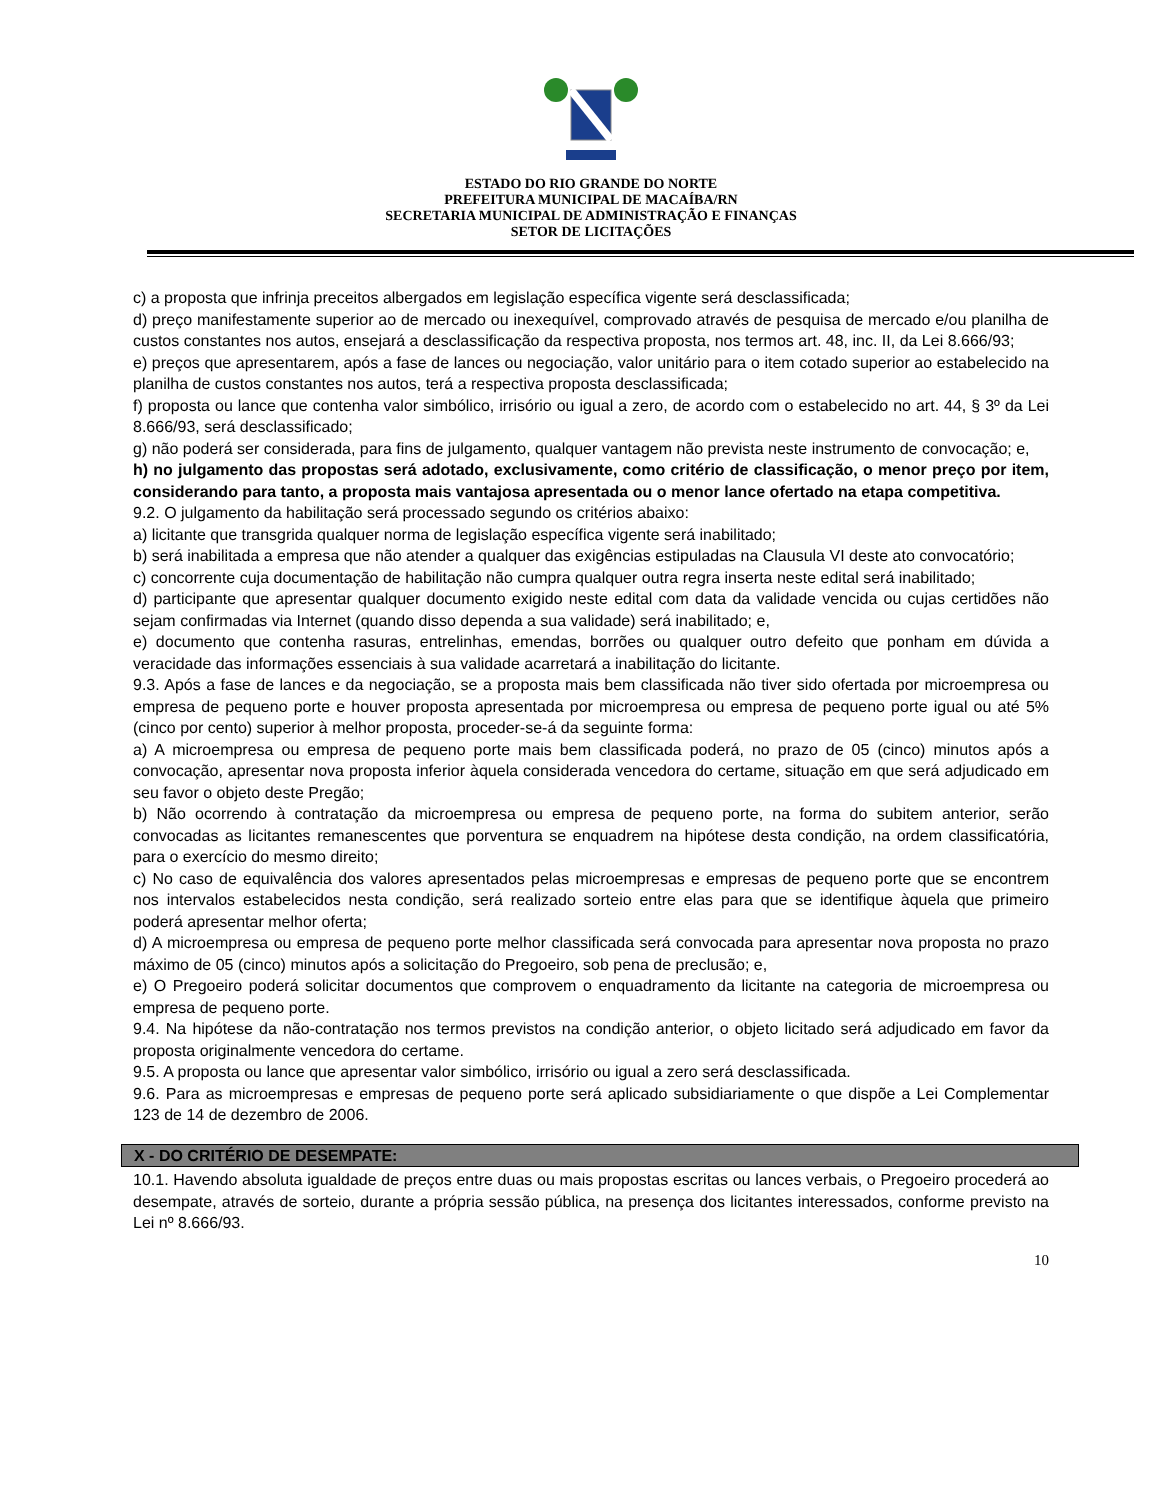ESTADO DO RIO GRANDE DO NORTE
PREFEITURA MUNICIPAL DE MACAÍBA/RN
SECRETARIA MUNICIPAL DE ADMINISTRAÇÃO E FINANÇAS
SETOR DE LICITAÇÕES
c) a proposta que infrinja preceitos albergados em legislação específica vigente será desclassificada;
d) preço manifestamente superior ao de mercado ou inexequível, comprovado através de pesquisa de mercado e/ou planilha de custos constantes nos autos, ensejará a desclassificação da respectiva proposta, nos termos art. 48, inc. II, da Lei 8.666/93;
e) preços que apresentarem, após a fase de lances ou negociação, valor unitário para o item cotado superior ao estabelecido na planilha de custos constantes nos autos, terá a respectiva proposta desclassificada;
f) proposta ou lance que contenha valor simbólico, irrisório ou igual a zero, de acordo com o estabelecido no art. 44, § 3º da Lei 8.666/93, será desclassificado;
g) não poderá ser considerada, para fins de julgamento, qualquer vantagem não prevista neste instrumento de convocação; e,
h) no julgamento das propostas será adotado, exclusivamente, como critério de classificação, o menor preço por item, considerando para tanto, a proposta mais vantajosa apresentada ou o menor lance ofertado na etapa competitiva.
9.2. O julgamento da habilitação será processado segundo os critérios abaixo:
a) licitante que transgrida qualquer norma de legislação específica vigente será inabilitado;
b) será inabilitada a empresa que não atender a qualquer das exigências estipuladas na Clausula VI deste ato convocatório;
c) concorrente cuja documentação de habilitação não cumpra qualquer outra regra inserta neste edital será inabilitado;
d) participante que apresentar qualquer documento exigido neste edital com data da validade vencida ou cujas certidões não sejam confirmadas via Internet (quando disso dependa a sua validade) será inabilitado; e,
e) documento que contenha rasuras, entrelinhas, emendas, borrões ou qualquer outro defeito que ponham em dúvida a veracidade das informações essenciais à sua validade acarretará a inabilitação do licitante.
9.3. Após a fase de lances e da negociação, se a proposta mais bem classificada não tiver sido ofertada por microempresa ou empresa de pequeno porte e houver proposta apresentada por microempresa ou empresa de pequeno porte igual ou até 5% (cinco por cento) superior à melhor proposta, proceder-se-á da seguinte forma:
a) A microempresa ou empresa de pequeno porte mais bem classificada poderá, no prazo de 05 (cinco) minutos após a convocação, apresentar nova proposta inferior àquela considerada vencedora do certame, situação em que será adjudicado em seu favor o objeto deste Pregão;
b) Não ocorrendo à contratação da microempresa ou empresa de pequeno porte, na forma do subitem anterior, serão convocadas as licitantes remanescentes que porventura se enquadrem na hipótese desta condição, na ordem classificatória, para o exercício do mesmo direito;
c) No caso de equivalência dos valores apresentados pelas microempresas e empresas de pequeno porte que se encontrem nos intervalos estabelecidos nesta condição, será realizado sorteio entre elas para que se identifique àquela que primeiro poderá apresentar melhor oferta;
d) A microempresa ou empresa de pequeno porte melhor classificada será convocada para apresentar nova proposta no prazo máximo de 05 (cinco) minutos após a solicitação do Pregoeiro, sob pena de preclusão; e,
e) O Pregoeiro poderá solicitar documentos que comprovem o enquadramento da licitante na categoria de microempresa ou empresa de pequeno porte.
9.4. Na hipótese da não-contratação nos termos previstos na condição anterior, o objeto licitado será adjudicado em favor da proposta originalmente vencedora do certame.
9.5. A proposta ou lance que apresentar valor simbólico, irrisório ou igual a zero será desclassificada.
9.6. Para as microempresas e empresas de pequeno porte será aplicado subsidiariamente o que dispõe a Lei Complementar 123 de 14 de dezembro de 2006.
X - DO CRITÉRIO DE DESEMPATE:
10.1. Havendo absoluta igualdade de preços entre duas ou mais propostas escritas ou lances verbais, o Pregoeiro procederá ao desempate, através de sorteio, durante a própria sessão pública, na presença dos licitantes interessados, conforme previsto na Lei nº 8.666/93.
10